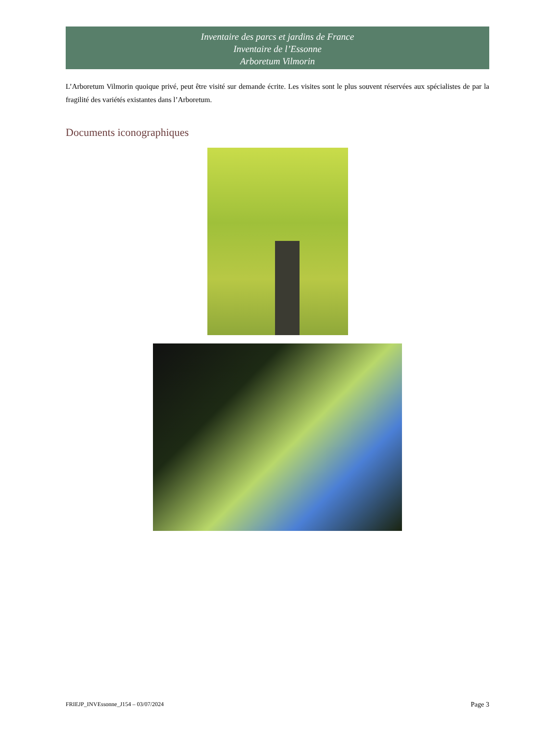Inventaire des parcs et jardins de France
Inventaire de l’Essonne
Arboretum Vilmorin
L’Arboretum Vilmorin quoique privé, peut être visité sur demande écrite. Les visites sont le plus souvent réservées aux spécialistes de par la fragilité des variétés existantes dans l’Arboretum.
Documents iconographiques
FRIEJP_INVEssonne_J154 – 03/07/2024 Page 3